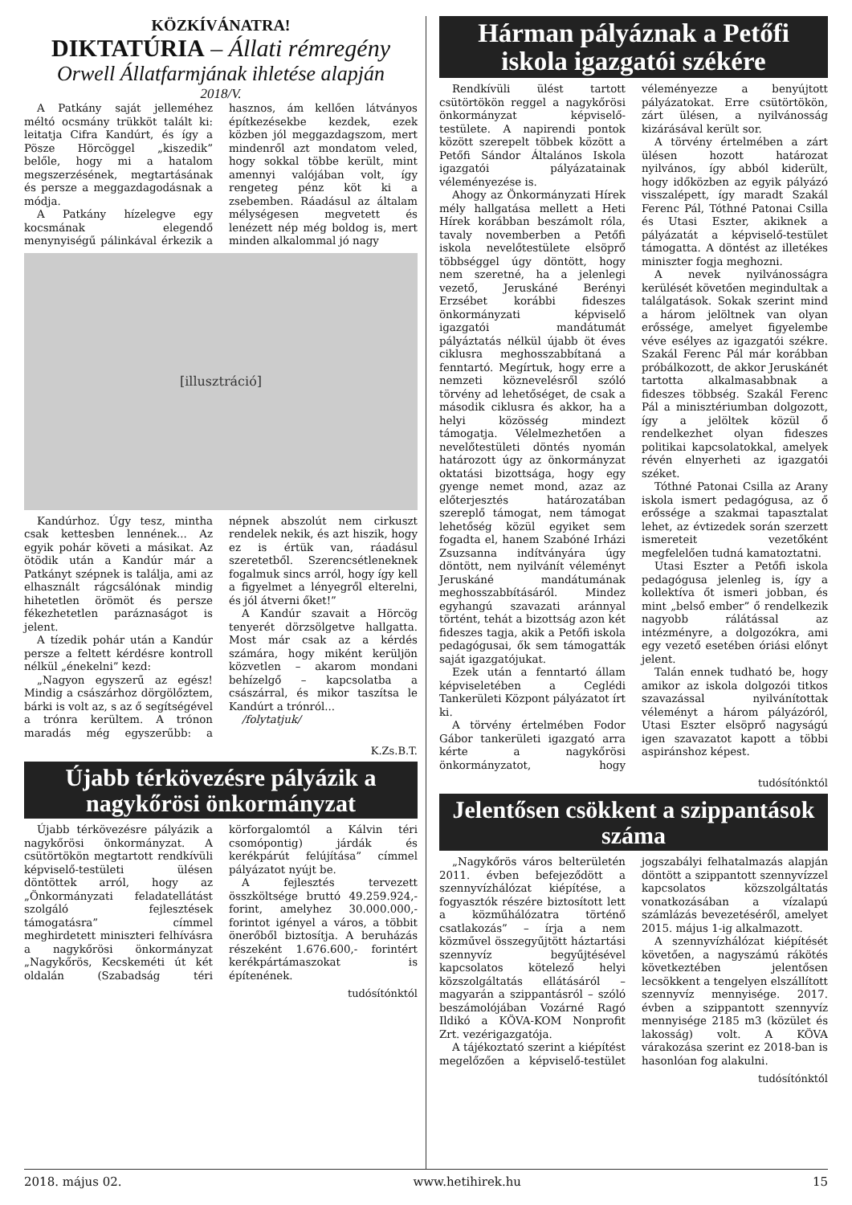KÖZKÍVÁNATRA!
DIKTATÚRIA – Állati rémregény
Orwell Állatfarmjának ihletése alapján
2018/V.
A Patkány saját jelleméhez méltó ocsmány trükköt talált ki: leitatja Cifra Kandúrt, és így a Pösze Hörcöggel „kiszedik” belőle, hogy mi a hatalom megszerzésének, megtartásának és persze a meggazdagodásnak a módja.
A Patkány hízelegve egy kocsmának elegendő menynyiségű pálinkával érkezik a hasznos, ám kellően látványos építkezésekbe kezdek, ezek közben jól meggazdagszom, mert mindenről azt mondatom veled, hogy sokkal többe került, mint amennyi valójában volt, így rengeteg pénz köt ki a zsebemben. Ráadásul az általam mélységesen megvetett és lenézett nép még boldog is, mert minden alkalommal jó nagy
[illusztráció]
Kandúrhoz. Úgy tesz, mintha csak kettesben lennének... Az egyik pohár követi a másikat. Az ötödik után a Kandúr már a Patkányt szépnek is találja, ami az elhasznált rágcsálónak mindig hihetetlen örömöt és persze fékezhetetlen paráznaságot is jelent.
A tízedik pohár után a Kandúr persze a feltett kérdésre kontroll nélkül „énekelni” kezd:
„Nagyon egyszerű az egész! Mindig a császárhoz dörgölőztem, bárki is volt az, s az ő segítségével a trónra kerültem. A trónon maradás még egyszerűbb: a népnek abszolút nem cirkuszt rendelek nekik, és azt hiszik, hogy ez is értük van, ráadásul szeretetből. Szerencsétleneknek fogalmuk sincs arról, hogy így kell a figyelmet a lényegről elterelni, és jól átverni őket!”
A Kandúr szavait a Hörcög tenyerét dörzsölgetve hallgatta. Most már csak az a kérdés számára, hogy miként kerüljön közvetlen – akarom mondani behízelgő – kapcsolatba a császárral, és mikor taszítsa le Kandúrt a trónról...
/folytatjuk/
K.Zs.B.T.
Újabb térkövezésre pályázik a nagykőrösi önkormányzat
Újabb térkövezésre pályázik a nagykőrösi önkormányzat. A csütörtökön megtartott rendkívüli képviselő-testületi ülésen döntöttek arról, hogy az „Önkormányzati feladatellátást szolgáló fejlesztések támogatásra” címmel meghirdetett miniszteri felhívásra a nagykőrösi önkormányzat „Nagykőrös, Kecskeméti út két oldalán (Szabadság téri körforgalomtól a Kálvin téri csomópontig) járdák és kerékpárút felújítása” címmel pályázatot nyújt be.
A fejlesztés tervezett összköltsége bruttó 49.259.924,- forint, amelyhez 30.000.000,- forintot igényel a város, a többit önerőből biztosítja. A beruházás részeként 1.676.600,- forintért kerékpártámaszokat is építenének.
tudósítónktól
Hárman pályáznak a Petőfi iskola igazgatói székére
Rendkívüli ülést tartott csütörtökön reggel a nagykőrösi önkormányzat képviselő-testülete. A napirendi pontok között szerepelt többek között a Petőfi Sándor Általános Iskola igazgatói pályázatainak véleményezése is.
Ahogy az Önkormányzati Hírek mély hallgatása mellett a Heti Hírek korábban beszámolt róla, tavaly novemberben a Petőfi iskola nevelőtestülete elsöprő többséggel úgy döntött, hogy nem szeretné, ha a jelenlegi vezető, Jeruskáné Berényi Erzsébet korábbi fideszes önkormányzati képviselő igazgatói mandátumát pályáztatás nélkül újabb öt éves ciklusra meghosszabbítaná a fenntartó. Megírtuk, hogy erre a nemzeti köznevelésről szóló törvény ad lehetőséget, de csak a második ciklusra és akkor, ha a helyi közösség mindezt támogatja. Vélelmezhetően a nevelőtestületi döntés nyomán határozott úgy az önkormányzat oktatási bizottsága, hogy egy gyenge nemet mond, azaz az előterjesztés határozatában szereplő támogat, nem támogat lehetőség közül egyiket sem fogadta el, hanem Szabóné Irházi Zsuzsanna indítványára úgy döntött, nem nyilvánít véleményt Jeruskáné mandátumának meghosszabbításáról. Mindez egyhangú szavazati aránnyal történt, tehát a bizottság azon két fideszes tagja, akik a Petőfi iskola pedagógusai, ők sem támogatták saját igazgatójukat.
Ezek után a fenntartó állam képviseletében a Ceglédi Tankerületi Központ pályázatot írt ki.
A törvény értelmében Fodor Gábor tankerületi igazgató arra kérte a nagykőrösi önkormányzatot, hogy véleményezze a benyújtott pályázatokat. Erre csütörtökön, zárt ülésen, a nyilvánosság kizárásával került sor.
A törvény értelmében a zárt ülésen hozott határozat nyilvános, így abból kiderült, hogy időközben az egyik pályázó visszalépett, így maradt Szakál Ferenc Pál, Tóthné Patonai Csilla és Utasi Eszter, akiknek a pályázatát a képviselő-testület támogatta. A döntést az illetékes miniszter fogja meghozni.
A nevek nyilvánosságra kerülését követően megindultak a találgatások. Sokak szerint mind a három jelöltnek van olyan erőssége, amelyet figyelembe véve esélyes az igazgatói székre. Szakál Ferenc Pál már korábban próbálkozott, de akkor Jeruskánét tartotta alkalmasabbnak a fideszes többség. Szakál Ferenc Pál a minisztériumban dolgozott, így a jelöltek közül ő rendelkezhet olyan fideszes politikai kapcsolatokkal, amelyek révén elnyerheti az igazgatói széket.
Tóthné Patonai Csilla az Arany iskola ismert pedagógusa, az ő erőssége a szakmai tapasztalat lehet, az évtizedek során szerzett ismereteit vezetőként megfelelően tudná kamatoztatni.
Utasi Eszter a Petőfi iskola pedagógusa jelenleg is, így a kollektíva őt ismeri jobban, és mint „belső ember” ő rendelkezik nagyobb rálátással az intézményre, a dolgozókra, ami egy vezető esetében óriási előnyt jelent.
Talán ennek tudható be, hogy amikor az iskola dolgozói titkos szavazással nyilvánítottak véleményt a három pályázóról, Utasi Eszter elsöprő nagyságú igen szavazatot kapott a többi aspiránshoz képest.
tudósítónktól
Jelentősen csökkent a szippantások száma
„Nagykőrös város belterületén 2011. évben befejeződött a szennyvízhálózat kiépítése, a fogyasztók részére biztosított lett a közműhálózatra történő csatlakozás” – írja a nem közművel összegyűjtött háztartási szennyvíz begyűjtésével kapcsolatos kötelező helyi közszolgáltatás ellátásáról – magyarán a szippantásról – szóló beszámolójában Vozárné Ragó Ildikó a KÖVA-KOM Nonprofit Zrt. vezérigazgatója.
A tájékoztató szerint a kiépítést megelőzően a képviselő-testület jogszabályi felhatalmazás alapján döntött a szippantott szennyvízzel kapcsolatos közszolgáltatás vonatkozásában a vízalapú számlázás bevezetéséről, amelyet 2015. május 1-ig alkalmazott.
A szennyvízhálózat kiépítését követően, a nagyszámú rákötés következtében jelentősen lecsökkent a tengelyen elszállított szennyvíz mennyisége. 2017. évben a szippantott szennyvíz mennyisége 2185 m3 (közület és lakosság) volt. A KÖVA várakozása szerint ez 2018-ban is hasonlóan fog alakulni.
tudósítónktól
2018. május 02. www.hetihirek.hu 15